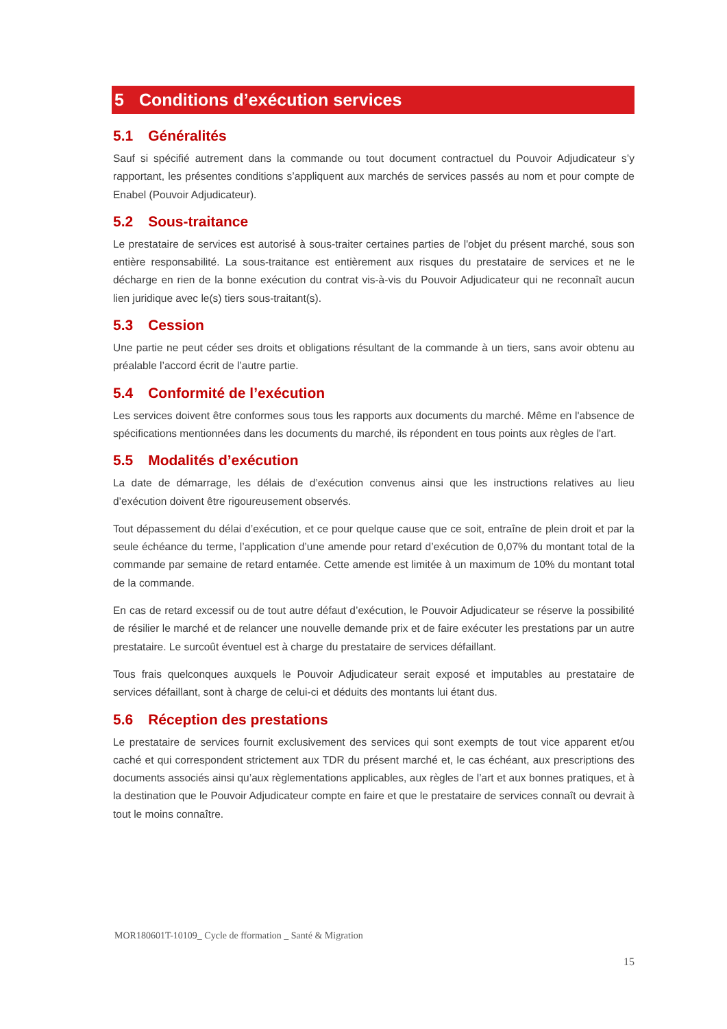5 Conditions d’exécution services
5.1 Généralités
Sauf si spécifié autrement dans la commande ou tout document contractuel du Pouvoir Adjudicateur s’y rapportant, les présentes conditions s’appliquent aux marchés de services passés au nom et pour compte de Enabel (Pouvoir Adjudicateur).
5.2 Sous-traitance
Le prestataire de services est autorisé à sous-traiter certaines parties de l'objet du présent marché, sous son entière responsabilité. La sous-traitance est entièrement aux risques du prestataire de services et ne le décharge en rien de la bonne exécution du contrat vis-à-vis du Pouvoir Adjudicateur qui ne reconnaît aucun lien juridique avec le(s) tiers sous-traitant(s).
5.3 Cession
Une partie ne peut céder ses droits et obligations résultant de la commande à un tiers, sans avoir obtenu au préalable l’accord écrit de l’autre partie.
5.4 Conformité de l’exécution
Les services doivent être conformes sous tous les rapports aux documents du marché. Même en l'absence de spécifications mentionnées dans les documents du marché, ils répondent en tous points aux règles de l'art.
5.5 Modalités d’exécution
La date de démarrage, les délais de d’exécution convenus ainsi que les instructions relatives au lieu d’exécution doivent être rigoureusement observés.
Tout dépassement du délai d’exécution, et ce pour quelque cause que ce soit, entraîne de plein droit et par la seule échéance du terme, l’application d’une amende pour retard d’exécution de 0,07% du montant total de la commande par semaine de retard entamée. Cette amende est limitée à un maximum de 10% du montant total de la commande.
En cas de retard excessif ou de tout autre défaut d’exécution, le Pouvoir Adjudicateur se réserve la possibilité de résilier le marché et de relancer une nouvelle demande prix et de faire exécuter les prestations par un autre prestataire. Le surcoût éventuel est à charge du prestataire de services défaillant.
Tous frais quelconques auxquels le Pouvoir Adjudicateur serait exposé et imputables au prestataire de services défaillant, sont à charge de celui-ci et déduits des montants lui étant dus.
5.6 Réception des prestations
Le prestataire de services fournit exclusivement des services qui sont exempts de tout vice apparent et/ou caché et qui correspondent strictement aux TDR du présent marché et, le cas échéant, aux prescriptions des documents associés ainsi qu’aux règlementations applicables, aux règles de l’art et aux bonnes pratiques, et à la destination que le Pouvoir Adjudicateur compte en faire et que le prestataire de services connaît ou devrait à tout le moins connaître.
MOR180601T-10109_ Cycle de fformation _ Santé & Migration
15